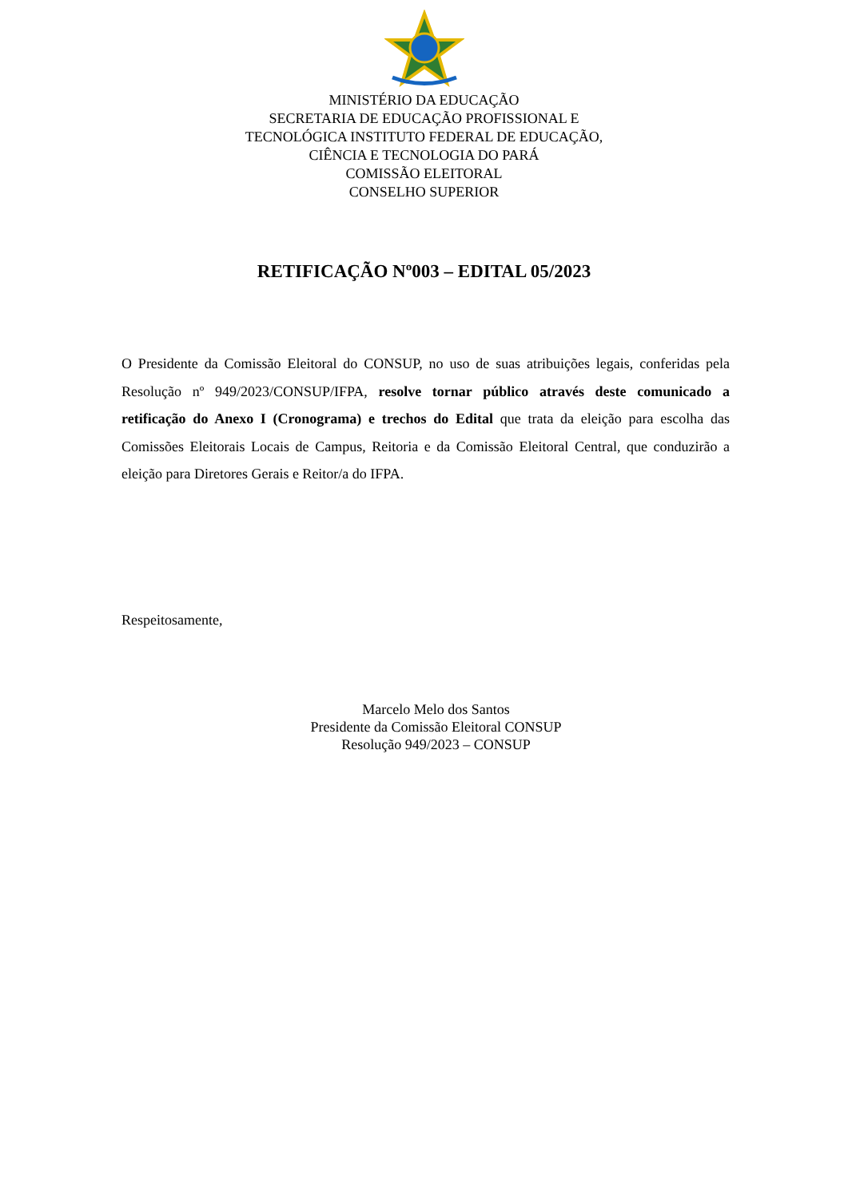MINISTÉRIO DA EDUCAÇÃO
SECRETARIA DE EDUCAÇÃO PROFISSIONAL E
TECNOLÓGICA INSTITUTO FEDERAL DE EDUCAÇÃO,
CIÊNCIA E TECNOLOGIA DO PARÁ
COMISSÃO ELEITORAL
CONSELHO SUPERIOR
RETIFICAÇÃO Nº003 – EDITAL 05/2023
O Presidente da Comissão Eleitoral do CONSUP, no uso de suas atribuições legais, conferidas pela Resolução nº 949/2023/CONSUP/IFPA, resolve tornar público através deste comunicado a retificação do Anexo I (Cronograma) e trechos do Edital que trata da eleição para escolha das Comissões Eleitorais Locais de Campus, Reitoria e da Comissão Eleitoral Central, que conduzirão a eleição para Diretores Gerais e Reitor/a do IFPA.
Respeitosamente,
Marcelo Melo dos Santos
Presidente da Comissão Eleitoral CONSUP
Resolução 949/2023 – CONSUP